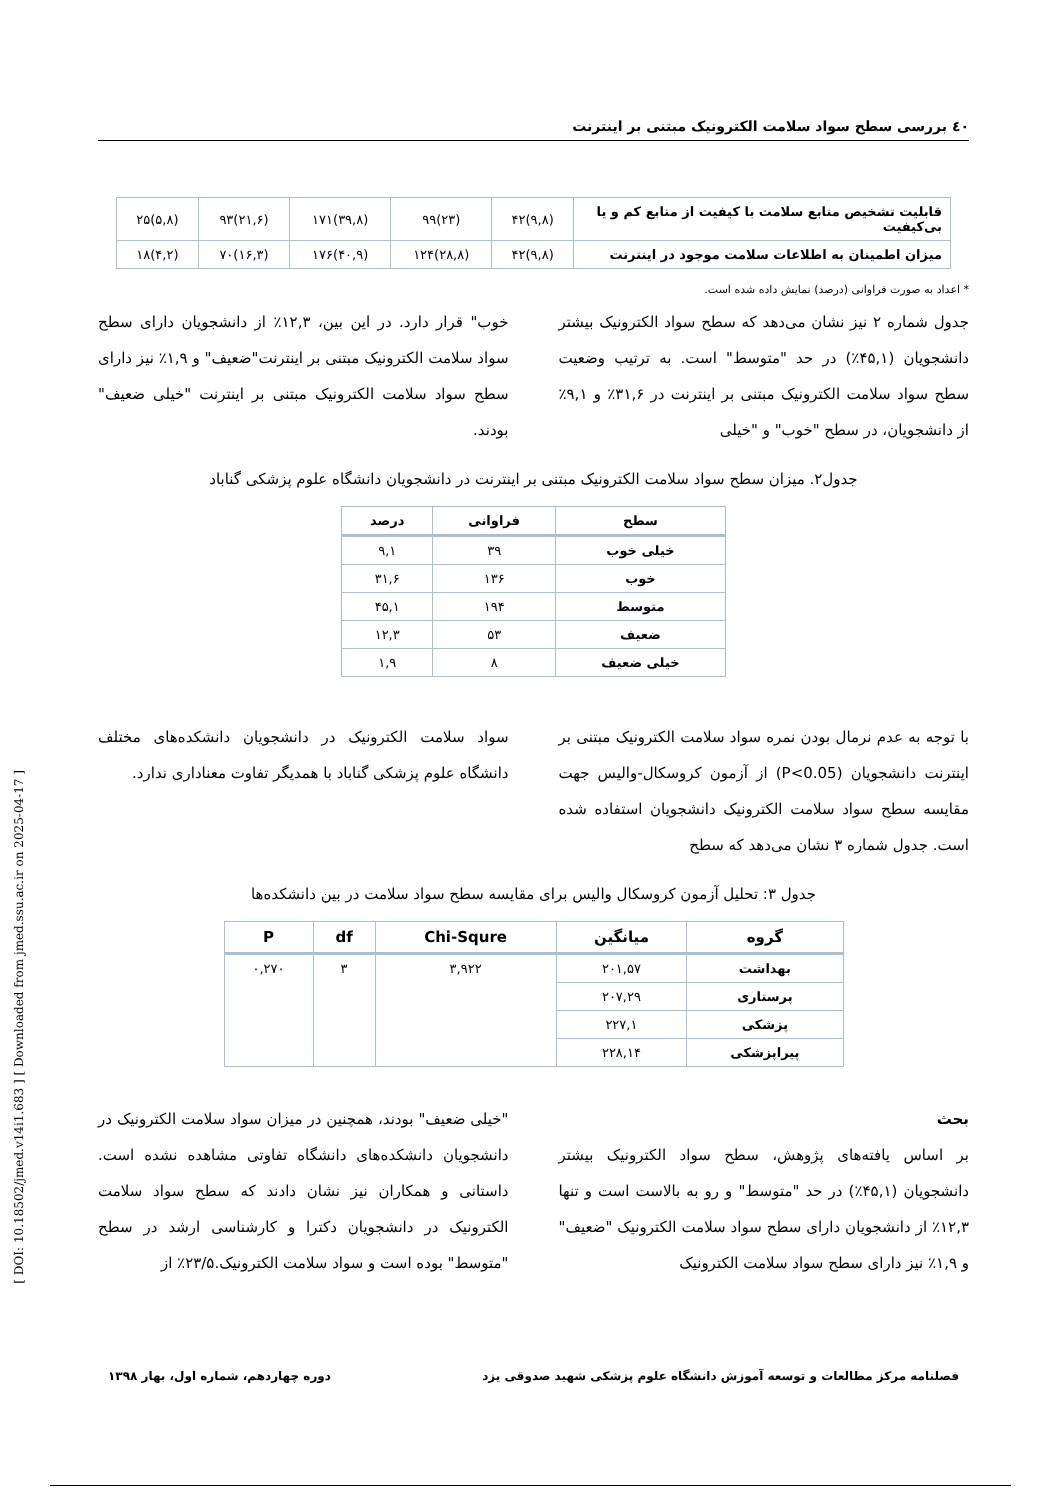٤٠ بررسی سطح سواد سلامت الکترونیک مبتنی بر اینترنت
| قابلیت تشخیص منابع سلامت با کیفیت از منابع کم و یا بی‌کیفیت | (۹,۸)۴۲ | (۲۳)۹۹ | (۳۹,۸)۱۷۱ | (۲۱,۶)۹۳ | (۵,۸)۲۵ |
| میزان اطمینان به اطلاعات سلامت موجود در اینترنت | (۹,۸)۴۲ | (۲۸,۸)۱۲۴ | (۴۰,۹)۱۷۶ | (۱۶,۳)۷۰ | (۴,۲)۱۸ |
* اعداد به صورت فراوانی (درصد) نمایش داده شده است.
جدول شماره ۲ نیز نشان می‌دهد که سطح سواد الکترونیک بیشتر دانشجویان (۴۵,۱٪) در حد "متوسط" است. به ترتیب وضعیت سطح سواد سلامت الکترونیک مبتنی بر اینترنت در ۳۱,۶٪ و ۹,۱٪ از دانشجویان، در سطح "خوب" و "خیلی
خوب" قرار دارد. در این بین، ۱۲,۳٪ از دانشجویان دارای سطح سواد سلامت الکترونیک مبتنی بر اینترنت"ضعیف" و ۱,۹٪ نیز دارای سطح سواد سلامت الکترونیک مبتنی بر اینترنت "خیلی ضعیف" بودند.
جدول۲. میزان سطح سواد سلامت الکترونیک مبتنی بر اینترنت در دانشجویان دانشگاه علوم پزشکی گناباد
| سطح | فراوانی | درصد |
| --- | --- | --- |
| خیلی خوب | ۳۹ | ۹,۱ |
| خوب | ۱۳۶ | ۳۱,۶ |
| متوسط | ۱۹۴ | ۴۵,۱ |
| ضعیف | ۵۳ | ۱۲,۳ |
| خیلی ضعیف | ۸ | ۱,۹ |
با توجه به عدم نرمال بودن نمره سواد سلامت الکترونیک مبتنی بر اینترنت دانشجویان (P<0.05) از آزمون کروسکال-والیس جهت مقایسه سطح سواد سلامت الکترونیک دانشجویان استفاده شده است. جدول شماره ۳ نشان می‌دهد که سطح
سواد سلامت الکترونیک در دانشجویان دانشکده‌های مختلف دانشگاه علوم پزشکی گناباد با همدیگر تفاوت معناداری ندارد.
جدول ۳: تحلیل آزمون کروسکال والیس برای مقایسه سطح سواد سلامت در بین دانشکده‌ها
| گروه | میانگین | Chi-Squre | df | P |
| --- | --- | --- | --- | --- |
| بهداشت | ۲۰۱,۵۷ | ۳,۹۲۲ | ۳ | ۰,۲۷۰ |
| پرستاری | ۲۰۷,۲۹ | | | |
| پزشکی | ۲۲۷,۱ | | | |
| پیراپزشکی | ۲۲۸,۱۴ | | | |
بحث
بر اساس یافته‌های پژوهش، سطح سواد الکترونیک بیشتر دانشجویان (۴۵,۱٪) در حد "متوسط" و رو به بالاست است و تنها ۱۲,۳٪ از دانشجویان دارای سطح سواد سلامت الکترونیک "ضعیف" و ۱,۹٪ نیز دارای سطح سواد سلامت الکترونیک
"خیلی ضعیف" بودند، همچنین در میزان سواد سلامت الکترونیک در دانشجویان دانشکده‌های دانشگاه تفاوتی مشاهده نشده است. داستانی و همکاران نیز نشان دادند که سطح سواد سلامت الکترونیک در دانشجویان دکترا و کارشناسی ارشد در سطح "متوسط" بوده است و سواد سلامت الکترونیک.۲۳/۵٪ از
فصلنامه مرکز مطالعات و توسعه آموزش دانشگاه علوم پزشکی شهید صدوقی یزد دوره چهاردهم، شماره اول، بهار ۱۳۹۸
[ DOI: 10.18502/jmed.v14i1.683 ] [ Downloaded from jmed.ssu.ac.ir on 2025-04-17 ]